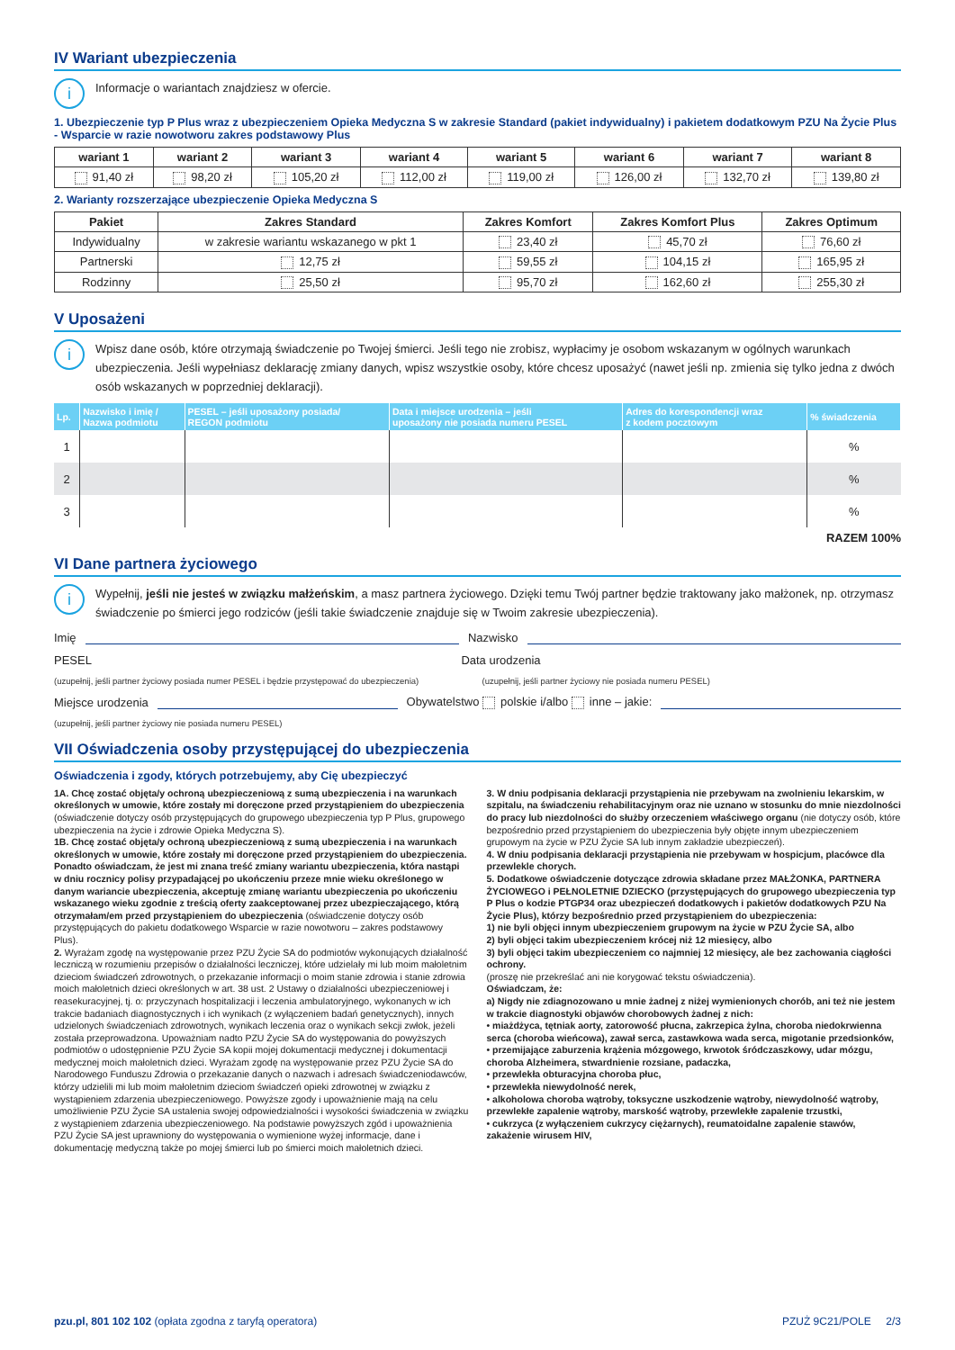IV Wariant ubezpieczenia
i Informacje o wariantach znajdziesz w ofercie.
1. Ubezpieczenie typ P Plus wraz z ubezpieczeniem Opieka Medyczna S w zakresie Standard (pakiet indywidualny) i pakietem dodatkowym PZU Na Życie Plus - Wsparcie w razie nowotworu zakres podstawowy Plus
| wariant 1 | wariant 2 | wariant 3 | wariant 4 | wariant 5 | wariant 6 | wariant 7 | wariant 8 |
| --- | --- | --- | --- | --- | --- | --- | --- |
| 91,40 zł | 98,20 zł | 105,20 zł | 112,00 zł | 119,00 zł | 126,00 zł | 132,70 zł | 139,80 zł |
2. Warianty rozszerzające ubezpieczenie Opieka Medyczna S
| Pakiet | Zakres Standard | Zakres Komfort | Zakres Komfort Plus | Zakres Optimum |
| --- | --- | --- | --- | --- |
| Indywidualny | w zakresie wariantu wskazanego w pkt 1 | 23,40 zł | 45,70 zł | 76,60 zł |
| Partnerski | 12,75 zł | 59,55 zł | 104,15 zł | 165,95 zł |
| Rodzinny | 25,50 zł | 95,70 zł | 162,60 zł | 255,30 zł |
V Uposażeni
i Wpisz dane osób, które otrzymają świadczenie po Twojej śmierci. Jeśli tego nie zrobisz, wypłacimy je osobom wskazanym w ogólnych warunkach ubezpieczenia. Jeśli wypełniasz deklarację zmiany danych, wpisz wszystkie osoby, które chcesz uposażyć (nawet jeśli np. zmienia się tylko jedna z dwóch osób wskazanych w poprzedniej deklaracji).
| Lp. | Nazwisko i imię / Nazwa podmiotu | PESEL – jeśli uposażony posiada/ REGON podmiotu | Data i miejsce urodzenia – jeśli uposażony nie posiada numeru PESEL | Adres do korespondencji wraz z kodem pocztowym | % świadczenia |
| --- | --- | --- | --- | --- | --- |
| 1 | | | | | % |
| 2 | | | | | % |
| 3 | | | | | % |
RAZEM 100%
VI Dane partnera życiowego
i Wypełnij, jeśli nie jesteś w związku małżeńskim, a masz partnera życiowego. Dzięki temu Twój partner będzie traktowany jako małżonek, np. otrzymasz świadczenie po śmierci jego rodziców (jeśli takie świadczenie znajduje się w Twoim zakresie ubezpieczenia).
Imię Nazwisko
PESEL Data urodzenia
(uzupełnij, jeśli partner życiowy posiada numer PESEL i będzie przystępować do ubezpieczenia) (uzupełnij, jeśli partner życiowy nie posiada numeru PESEL)
Miejsce urodzenia Obywatelstwo polskie i/albo inne – jakie:
(uzupełnij, jeśli partner życiowy nie posiada numeru PESEL)
VII Oświadczenia osoby przystępującej do ubezpieczenia
Oświadczenia i zgody, których potrzebujemy, aby Cię ubezpieczyć
1A. Chcę zostać objęta/y ochroną ubezpieczeniową z sumą ubezpieczenia i na warunkach określonych w umowie, które zostały mi doręczone przed przystąpieniem do ubezpieczenia (oświadczenie dotyczy osób przystępujących do grupowego ubezpieczenia typ P Plus, grupowego ubezpieczenia na życie i zdrowie Opieka Medyczna S).
1B. Chcę zostać objęta/y ochroną ubezpieczeniową z sumą ubezpieczenia i na warunkach określonych w umowie, które zostały mi doręczone przed przystąpieniem do ubezpieczenia. Ponadto oświadczam, że jest mi znana treść zmiany wariantu ubezpieczenia, która nastąpi w dniu rocznicy polisy przypadającej po ukończeniu przeze mnie wieku określonego w danym wariancie ubezpieczenia, akceptuję zmianę wariantu ubezpieczenia po ukończeniu wskazanego wieku zgodnie z treścią oferty zaakceptowanej przez ubezpieczającego, którą otrzymałam/em przed przystąpieniem do ubezpieczenia (oświadczenie dotyczy osób przystępujących do pakietu dodatkowego Wsparcie w razie nowotworu – zakres podstawowy Plus).
2. Wyrażam zgodę na występowanie przez PZU Życie SA do podmiotów wykonujących działalność leczniczą w rozumieniu przepisów o działalności leczniczej, które udzielały mi lub moim małoletnim dzieciom świadczeń zdrowotnych, o przekazanie informacji o moim stanie zdrowia i stanie zdrowia moich małoletnich dzieci określonych w art. 38 ust. 2 Ustawy o działalności ubezpieczeniowej i reasekuracyjnej, tj. o: przyczynach hospitalizacji i leczenia ambulatoryjnego, wykonanych w ich trakcie badaniach diagnostycznych i ich wynikach (z wyłączeniem badań genetycznych), innych udzielonych świadczeniach zdrowotnych, wynikach leczenia oraz o wynikach sekcji zwłok, jeżeli została przeprowadzona. Upoważniam nadto PZU Życie SA do występowania do powyższych podmiotów o udostępnienie PZU Życie SA kopii mojej dokumentacji medycznej i dokumentacji medycznej moich małoletnich dzieci. Wyrażam zgodę na występowanie przez PZU Życie SA do Narodowego Funduszu Zdrowia o przekazanie danych o nazwach i adresach świadczeniodawców, którzy udzielili mi lub moim małoletnim dzieciom świadczeń opieki zdrowotnej w związku z wystąpieniem zdarzenia ubezpieczeniowego. Powyższe zgody i upoważnienie mają na celu umożliwienie PZU Życie SA ustalenia swojej odpowiedzialności i wysokości świadczenia w związku z wystąpieniem zdarzenia ubezpieczeniowego. Na podstawie powyższych zgód i upoważnienia PZU Życie SA jest uprawniony do występowania o wymienione wyżej informacje, dane i dokumentację medyczną także po mojej śmierci lub po śmierci moich małoletnich dzieci.
3. W dniu podpisania deklaracji przystąpienia nie przebywam na zwolnieniu lekarskim, w szpitalu, na świadczeniu rehabilitacyjnym oraz nie uznano w stosunku do mnie niezdolności do pracy lub niezdolności do służby orzeczeniem właściwego organu (nie dotyczy osób, które bezpośrednio przed przystąpieniem do ubezpieczenia były objęte innym ubezpieczeniem grupowym na życie w PZU Życie SA lub innym zakładzie ubezpieczeń).
4. W dniu podpisania deklaracji przystąpienia nie przebywam w hospicjum, placówce dla przewlekle chorych.
5. Dodatkowe oświadczenie dotyczące zdrowia składane przez MAŁŻONKA, PARTNERA ŻYCIOWEGO i PEŁNOLETNIE DZIECKO (przystępujących do grupowego ubezpieczenia typ P Plus o kodzie PTGP34 oraz ubezpieczeń dodatkowych i pakietów dodatkowych PZU Na Życie Plus), którzy bezpośrednio przed przystąpieniem do ubezpieczenia:
1) nie byli objęci innym ubezpieczeniem grupowym na życie w PZU Życie SA, albo
2) byli objęci takim ubezpieczeniem krócej niż 12 miesięcy, albo
3) byli objęci takim ubezpieczeniem co najmniej 12 miesięcy, ale bez zachowania ciągłości ochrony.
(proszę nie przekreślać ani nie korygować tekstu oświadczenia).
Oświadczam, że:
a) Nigdy nie zdiagnozowano u mnie żadnej z niżej wymienionych chorób, ani też nie jestem w trakcie diagnostyki objawów chorobowych żadnej z nich:
• miażdżyca, tętniak aorty, zatorowość płucna, zakrzepica żylna, choroba niedokrwienna serca (choroba wieńcowa), zawał serca, zastawkowa wada serca, migotanie przedsionków,
• przemijające zaburzenia krążenia mózgowego, krwotok śródczaszkowy, udar mózgu, choroba Alzheimera, stwardnienie rozsiane, padaczka,
• przewlekła obturacyjna choroba płuc,
• przewlekła niewydolność nerek,
• alkoholowa choroba wątroby, toksyczne uszkodzenie wątroby, niewydolność wątroby, przewlekłe zapalenie wątroby, marskość wątroby, przewlekłe zapalenie trzustki,
• cukrzyca (z wyłączeniem cukrzycy ciężarnych), reumatoidalne zapalenie stawów, zakażenie wirusem HIV,
pzu.pl, 801 102 102 (opłata zgodna z taryfą operatora) PZUŻ 9C21/POLE 2/3